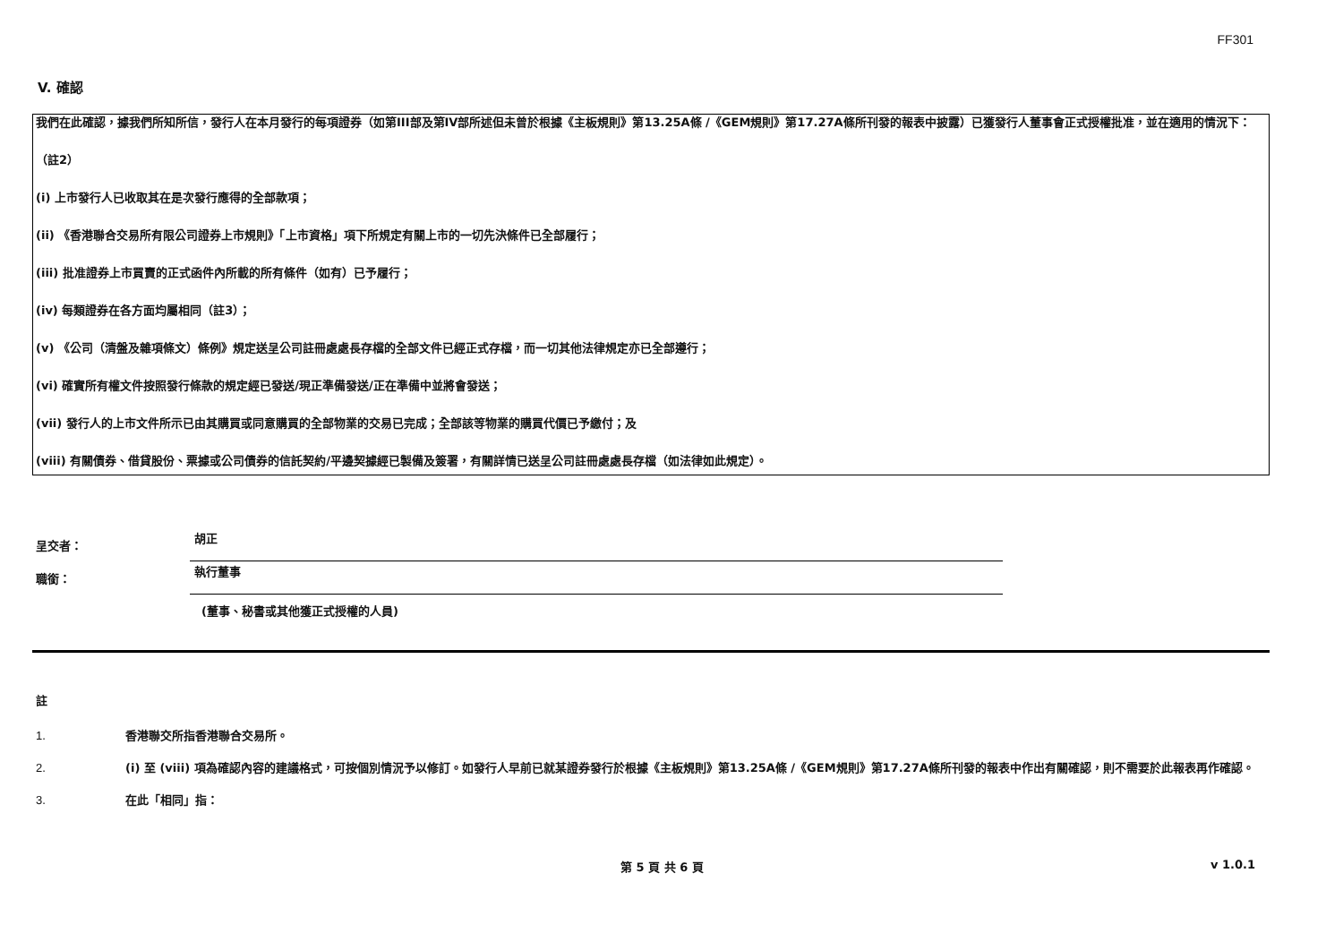FF301
V. 確認
我們在此確認，據我們所知所信，發行人在本月發行的每項證券（如第III部及第IV部所述但未曾於根據《主板規則》第13.25A條 /《GEM規則》第17.27A條所刊發的報表中披露）已獲發行人董事會正式授權批准，並在適用的情況下：
（註2）
(i) 上市發行人已收取其在是次發行應得的全部款項；
(ii) 《香港聯合交易所有限公司證券上市規則》「上市資格」項下所規定有關上市的一切先決條件已全部履行；
(iii) 批准證券上市買賣的正式函件內所載的所有條件（如有）已予履行；
(iv) 每類證券在各方面均屬相同（註3）；
(v) 《公司（清盤及雜項條文）條例》規定送呈公司註冊處處長存檔的全部文件已經正式存檔，而一切其他法律規定亦已全部遵行；
(vi) 確實所有權文件按照發行條款的規定經已發送/現正準備發送/正在準備中並將會發送；
(vii) 發行人的上市文件所示已由其購買或同意購買的全部物業的交易已完成；全部該等物業的購買代價已予繳付；及
(viii) 有關債券、借貸股份、票據或公司債券的信託契約/平邊契據經已製備及簽署，有關詳情已送呈公司註冊處處長存檔（如法律如此規定）。
呈交者：
胡正
職銜：
執行董事
(董事、秘書或其他獲正式授權的人員)
註
1. 香港聯交所指香港聯合交易所。
2. (i) 至 (viii) 項為確認內容的建議格式，可按個別情況予以修訂。如發行人早前已就某證券發行於根據《主板規則》第13.25A條 /《GEM規則》第17.27A條所刊發的報表中作出有關確認，則不需要於此報表再作確認。
3. 在此「相同」指：
第 5 頁 共 6 頁 v 1.0.1